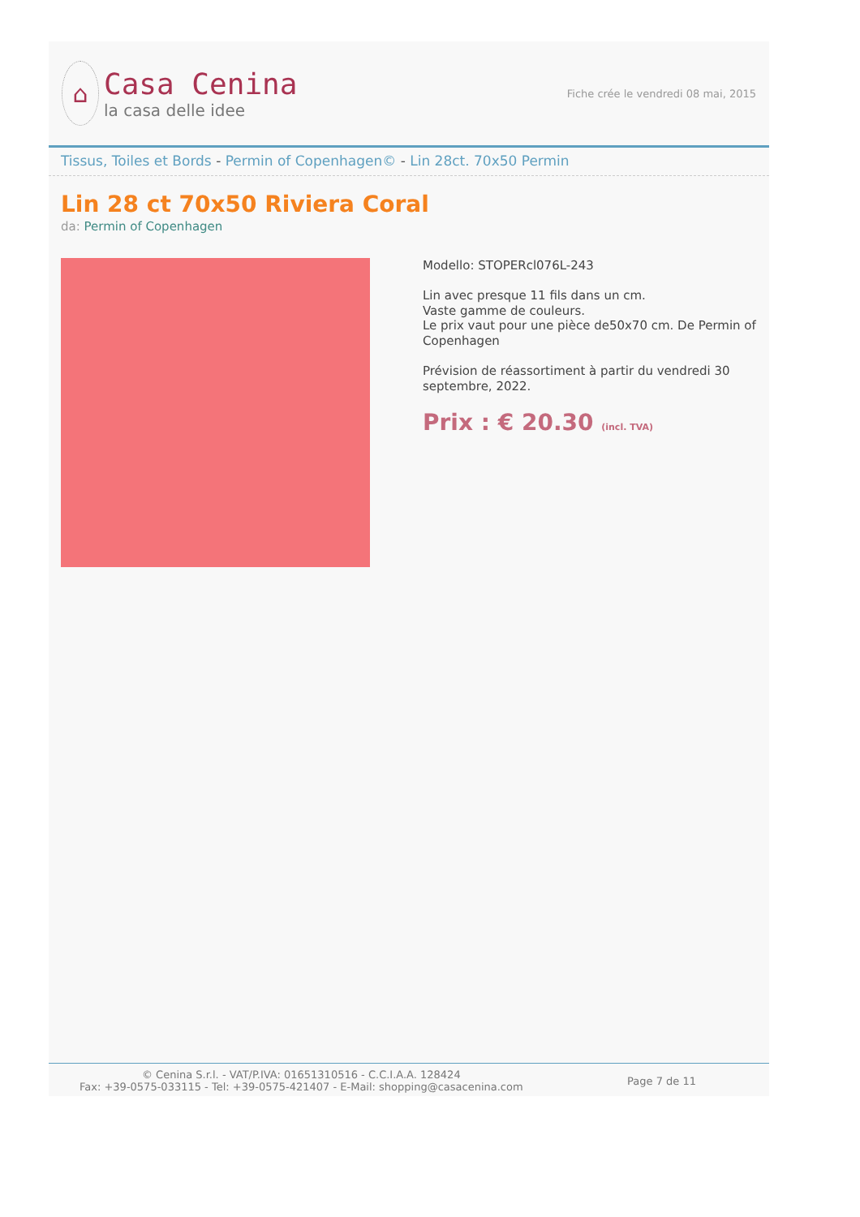⌂
Casa Cenina
la casa delle idee
Fiche crée le vendredi 08 mai, 2015
Tissus, Toiles et Bords - Permin of Copenhagen© - Lin 28ct. 70x50 Permin
Lin 28 ct 70x50 Riviera Coral
da: Permin of Copenhagen
Modello: STOPERcl076L-243
Lin avec presque 11 fils dans un cm.
Vaste gamme de couleurs.
Le prix vaut pour une pièce de50x70 cm. De Permin of Copenhagen
Prévision de réassortiment à partir du vendredi 30 septembre, 2022.
Prix : € 20.30 (incl. TVA)
© Cenina S.r.l. - VAT/P.IVA: 01651310516 - C.C.I.A.A. 128424
Fax: +39-0575-033115 - Tel: +39-0575-421407 - E-Mail: shopping@casacenina.com
Page 7 de 11